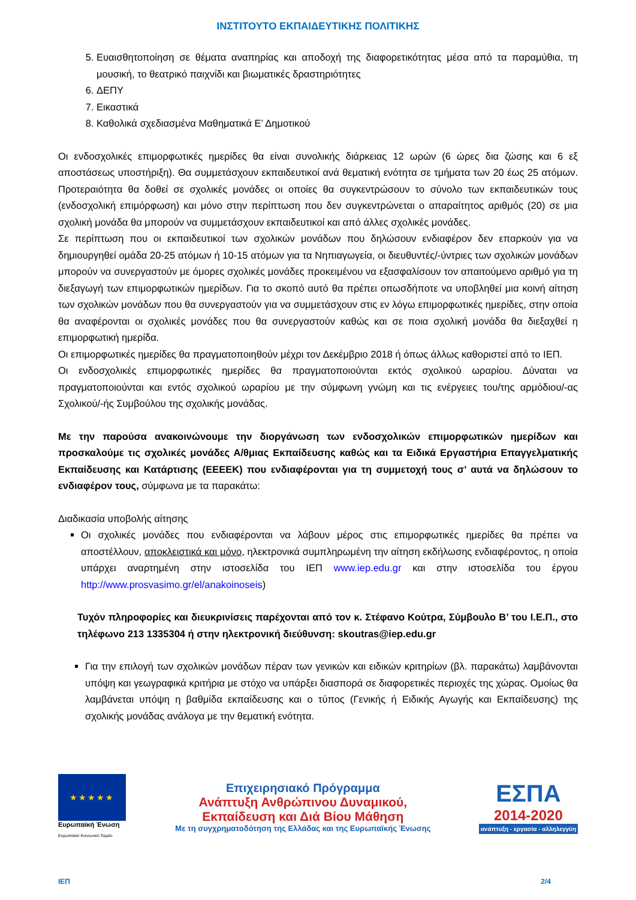ΙΝΣΤΙΤΟΥΤΟ ΕΚΠΑΙΔΕΥΤΙΚΗΣ ΠΟΛΙΤΙΚΗΣ
5. Ευαισθητοποίηση σε θέματα αναπηρίας και αποδοχή της διαφορετικότητας μέσα από τα παραμύθια, τη μουσική, το θεατρικό παιχνίδι και βιωματικές δραστηριότητες
6. ΔΕΠΥ
7. Εικαστικά
8. Καθολικά σχεδιασμένα Μαθηματικά Ε’ Δημοτικού
Οι ενδοσχολικές επιμορφωτικές ημερίδες θα είναι συνολικής διάρκειας 12 ωρών (6 ώρες δια ζώσης και 6 εξ αποστάσεως υποστήριξη). Θα συμμετάσχουν εκπαιδευτικοί ανά θεματική ενότητα σε τμήματα των 20 έως 25 ατόμων. Προτεραιότητα θα δοθεί σε σχολικές μονάδες οι οποίες θα συγκεντρώσουν το σύνολο των εκπαιδευτικών τους (ενδοσχολική επιμόρφωση) και μόνο στην περίπτωση που δεν συγκεντρώνεται ο απαραίτητος αριθμός (20) σε μια σχολική μονάδα θα μπορούν να συμμετάσχουν εκπαιδευτικοί και από άλλες σχολικές μονάδες.
Σε περίπτωση που οι εκπαιδευτικοί των σχολικών μονάδων που δηλώσουν ενδιαφέρον δεν επαρκούν για να δημιουργηθεί ομάδα 20-25 ατόμων ή 10-15 ατόμων για τα Νηπιαγωγεία, οι διευθυντές/-ύντριες των σχολικών μονάδων μπορούν να συνεργαστούν με όμορες σχολικές μονάδες προκειμένου να εξασφαλίσουν τον απαιτούμενο αριθμό για τη διεξαγωγή των επιμορφωτικών ημερίδων. Για το σκοπό αυτό θα πρέπει οπωσδήποτε να υποβληθεί μια κοινή αίτηση των σχολικών μονάδων που θα συνεργαστούν για να συμμετάσχουν στις εν λόγω επιμορφωτικές ημερίδες, στην οποία θα αναφέρονται οι σχολικές μονάδες που θα συνεργαστούν καθώς και σε ποια σχολική μονάδα θα διεξαχθεί η επιμορφωτική ημερίδα.
Οι επιμορφωτικές ημερίδες θα πραγματοποιηθούν μέχρι τον Δεκέμβριο 2018 ή όπως άλλως καθοριστεί από το ΙΕΠ.
Οι ενδοσχολικές επιμορφωτικές ημερίδες θα πραγματοποιούνται εκτός σχολικού ωραρίου. Δύναται να πραγματοποιούνται και εντός σχολικού ωραρίου με την σύμφωνη γνώμη και τις ενέργειες του/της αρμόδιου/-ας Σχολικού/-ής Συμβούλου της σχολικής μονάδας.
Με την παρούσα ανακοινώνουμε την διοργάνωση των ενδοσχολικών επιμορφωτικών ημερίδων και προσκαλούμε τις σχολικές μονάδες Α/θμιας Εκπαίδευσης καθώς και τα Ειδικά Εργαστήρια Επαγγελματικής Εκπαίδευσης και Κατάρτισης (ΕΕΕΕΚ) που ενδιαφέρονται για τη συμμετοχή τους σ’ αυτά να δηλώσουν το ενδιαφέρον τους, σύμφωνα με τα παρακάτω:
Διαδικασία υποβολής αίτησης
Οι σχολικές μονάδες που ενδιαφέρονται να λάβουν μέρος στις επιμορφωτικές ημερίδες θα πρέπει να αποστέλλουν, αποκλειστικά και μόνο, ηλεκτρονικά συμπληρωμένη την αίτηση εκδήλωσης ενδιαφέροντος, η οποία υπάρχει αναρτημένη στην ιστοσελίδα του ΙΕΠ www.iep.edu.gr και στην ιστοσελίδα του έργου http://www.prosvasimo.gr/el/anakoinoseis)
Τυχόν πληροφορίες και διευκρινίσεις παρέχονται από τον κ. Στέφανο Κούτρα, Σύμβουλο Β’ του Ι.Ε.Π., στο τηλέφωνο 213 1335304 ή στην ηλεκτρονική διεύθυνση: skoutras@iep.edu.gr
Για την επιλογή των σχολικών μονάδων πέραν των γενικών και ειδικών κριτηρίων (βλ. παρακάτω) λαμβάνονται υπόψη και γεωγραφικά κριτήρια με στόχο να υπάρξει διασπορά σε διαφορετικές περιοχές της χώρας. Ομοίως θα λαμβάνεται υπόψη η βαθμίδα εκπαίδευσης και ο τύπος (Γενικής ή Ειδικής Αγωγής και Εκπαίδευσης) της σχολικής μονάδας ανάλογα με την θεματική ενότητα.
★★★★★
Ευρωπαϊκή Ένωση
Ευρωπαϊκό Κοινωνικό Ταμείο
Επιχειρησιακό Πρόγραμμα
Ανάπτυξη Ανθρώπινου Δυναμικού,
Εκπαίδευση και Διά Βίου Μάθηση
Με τη συγχρηματοδότηση της Ελλάδας και της Ευρωπαϊκής Ένωσης
ΕΣΠΑ
2014-2020
ανάπτυξη - εργασία - αλληλεγγύη
ΙΕΠ 2/4